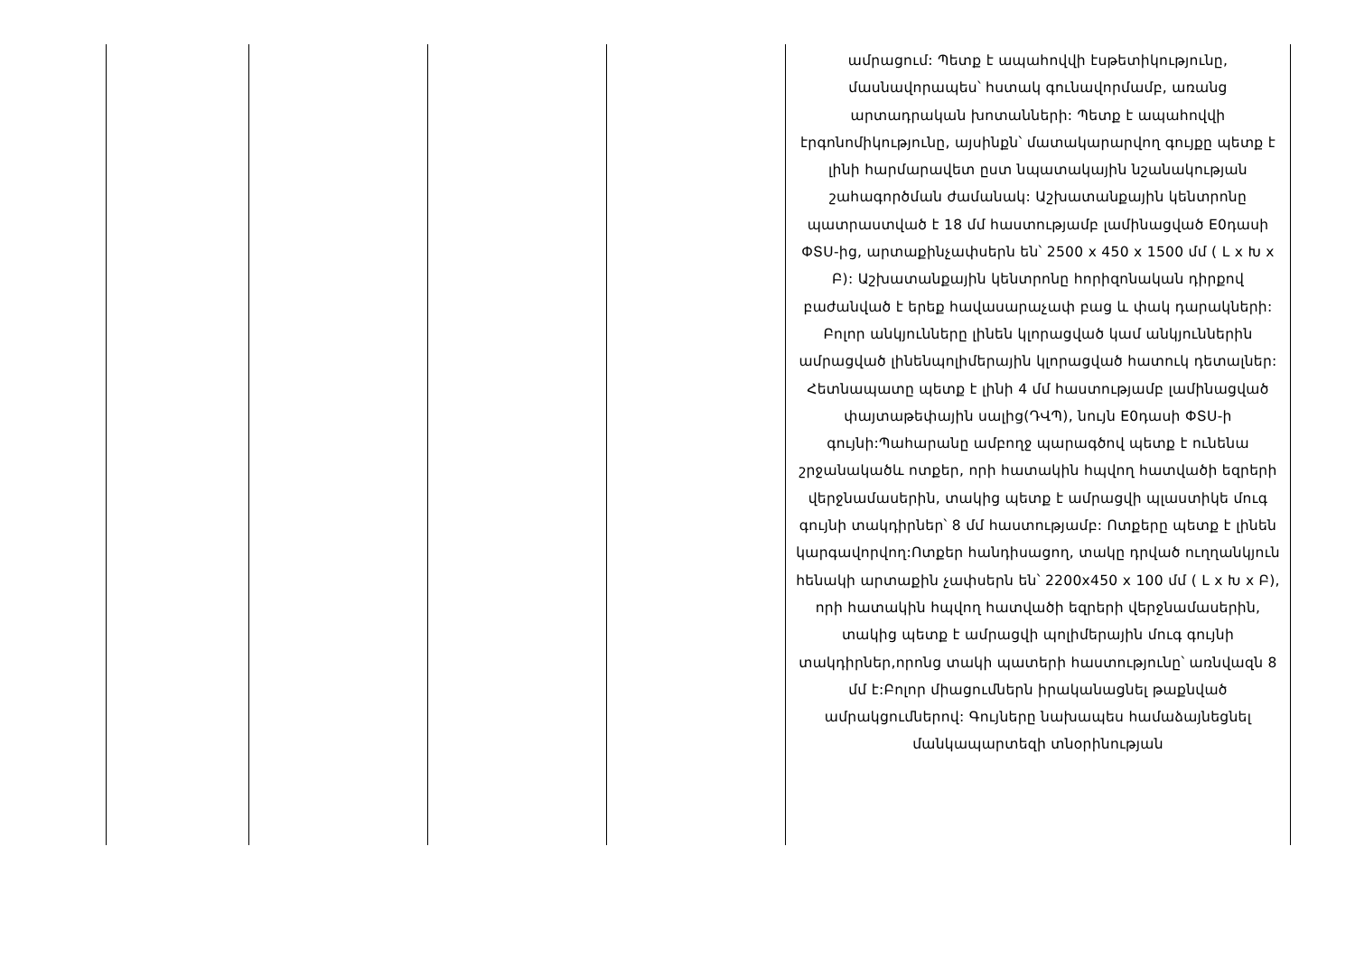| | | | | ամրացում: Պետք է ապահովվի էսթետիկությունը, մասնավորապես՝ հստակ գունավորմամբ, առանց արտադրական խոտանների: Պետք է ապահովվի էրգոնոմիկությունը, այսինքն՝ մատակարարվող գույքը պետք է լինի հարմարավետ ըստ նպատակային նշանակության շահագործման ժամանակ: Աշխատանքային կենտրոնը պատրաստված է 18 մմ հաստությամբ լամինացված E0դասի ՓՏՍ-ից, արտաքինչափսերն են՝ 2500 x 450 x 1500 մմ ( L x Խ x Բ): Աշխատանքային կենտրոնը հորիզոնական դիրքով բաժանված է երեք հավասարաչափ բաց և փակ դարակների: Բոլոր անկյունները լինեն կլորացված կամ անկյուններին ամրացված լինենպոլիմերային կլորացված հատուկ դետալներ: Հետնապատը պետք է լինի 4 մմ հաստությամբ լամինացված փայտաթեփային սալից(ԴՎՊ), նույն E0դասի ՓՏՍ-ի գույնի:Պահարանը ամբողջ պարագծով պետք է ունենա շրջանակածև ոտքեր, որի հատակին հպվող հատվածի եզրերի վերջնամասերին, տակից պետք է ամրացվի պլաստիկե մուգ գույնի տակդիրներ՝ 8 մմ հաստությամբ: Ոտքերը պետք է լինեն կարգավորվող:Ոտքեր հանդիսացող, տակը դրված ուղղանկյուն հենակի արտաքին չափսերն են՝ 2200x450 x 100 մմ ( L x Խ x Բ), որի հատակին հպվող հատվածի եզրերի վերջնամասերին, տակից պետք է ամրացվի պոլիմերային մուգ գույնի տակդիրներ,որոնց տակի պատերի հաստությունը՝ առնվազն 8 մմ է:Բոլոր միացումներն իրականացնել թաքնված ամրակցումներով: Գույները նախապես համաձայնեցնել մանկապարտեզի տնօրինության |